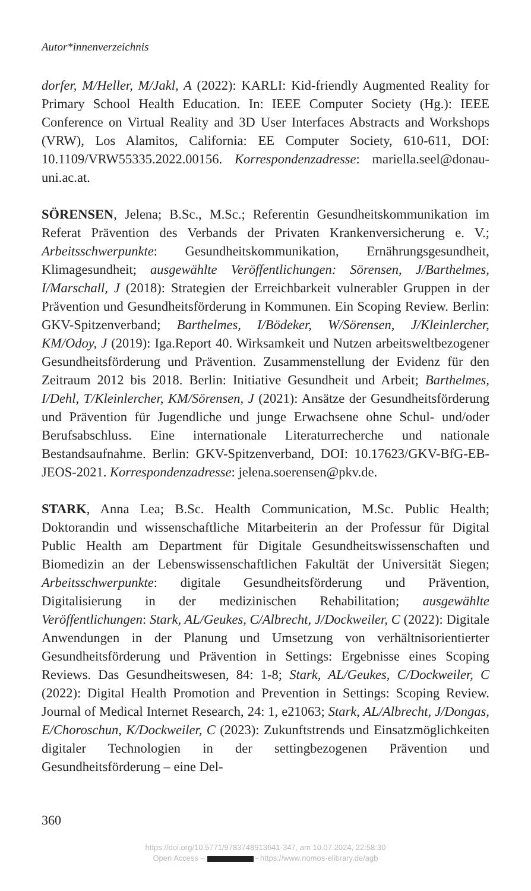Autor*innenverzeichnis
dorfer, M/Heller, M/Jakl, A (2022): KARLI: Kid-friendly Augmented Reality for Primary School Health Education. In: IEEE Computer Society (Hg.): IEEE Conference on Virtual Reality and 3D User Interfaces Abstracts and Workshops (VRW), Los Alamitos, California: EE Computer Society, 610-611, DOI: 10.1109/VRW55335.2022.00156. Korrespondenzadresse: mariella.seel@donau-uni.ac.at.
SÖRENSEN, Jelena; B.Sc., M.Sc.; Referentin Gesundheitskommunikation im Referat Prävention des Verbands der Privaten Krankenversicherung e. V.; Arbeitsschwerpunkte: Gesundheitskommunikation, Ernährungsgesundheit, Klimagesundheit; ausgewählte Veröffentlichungen: Sörensen, J/Barthelmes, I/Marschall, J (2018): Strategien der Erreichbarkeit vulnerabler Gruppen in der Prävention und Gesundheitsförderung in Kommunen. Ein Scoping Review. Berlin: GKV-Spitzenverband; Barthelmes, I/Bödeker, W/Sörensen, J/Kleinlercher, KM/Odoy, J (2019): Iga.Report 40. Wirksamkeit und Nutzen arbeitsweltbezogener Gesundheitsförderung und Prävention. Zusammenstellung der Evidenz für den Zeitraum 2012 bis 2018. Berlin: Initiative Gesundheit und Arbeit; Barthelmes, I/Dehl, T/Kleinlercher, KM/Sörensen, J (2021): Ansätze der Gesundheitsförderung und Prävention für Jugendliche und junge Erwachsene ohne Schul- und/oder Berufsabschluss. Eine internationale Literaturrecherche und nationale Bestandsaufnahme. Berlin: GKV-Spitzenverband, DOI: 10.17623/GKV-BfG-EB-JEOS-2021. Korrespondenzadresse: jelena.soerensen@pkv.de.
STARK, Anna Lea; B.Sc. Health Communication, M.Sc. Public Health; Doktorandin und wissenschaftliche Mitarbeiterin an der Professur für Digital Public Health am Department für Digitale Gesundheitswissenschaften und Biomedizin an der Lebenswissenschaftlichen Fakultät der Universität Siegen; Arbeitsschwerpunkte: digitale Gesundheitsförderung und Prävention, Digitalisierung in der medizinischen Rehabilitation; ausgewählte Veröffentlichungen: Stark, AL/Geukes, C/Albrecht, J/Dockweiler, C (2022): Digitale Anwendungen in der Planung und Umsetzung von verhältnisorientierter Gesundheitsförderung und Prävention in Settings: Ergebnisse eines Scoping Reviews. Das Gesundheitswesen, 84: 1-8; Stark, AL/Geukes, C/Dockweiler, C (2022): Digital Health Promotion and Prevention in Settings: Scoping Review. Journal of Medical Internet Research, 24: 1, e21063; Stark, AL/Albrecht, J/Dongas, E/Choroschun, K/Dockweiler, C (2023): Zukunftstrends und Einsatzmöglichkeiten digitaler Technologien in der settingbezogenen Prävention und Gesundheitsförderung – eine Del-
360
https://doi.org/10.5771/9783748913641-347, am 10.07.2024, 22:58:30
Open Access – - https://www.nomos-elibrary.de/agb